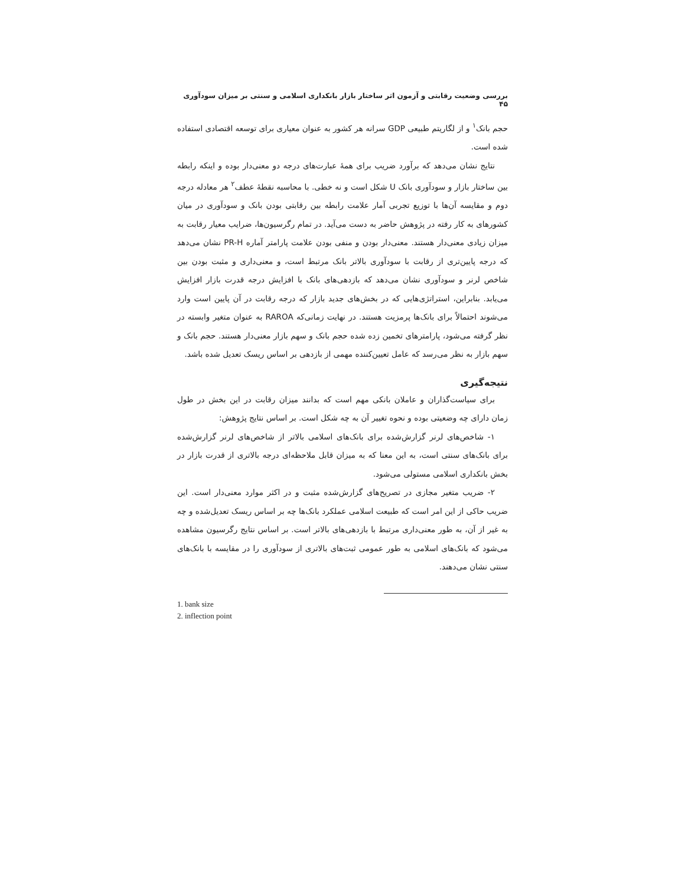بررسی وضعیت رقابتی و آزمون اثر ساختار بازار بانکداری اسلامی و سنتی بر میزان سودآوری ۴۵
حجم بانک<sup>۱</sup> و از لگاریتم طبیعی GDP سرانه هر کشور به عنوان معیاری برای توسعه اقتصادی استفاده شده است.
نتایج نشان می‌دهد که برآورد ضریب برای همهٔ عبارت‌های درجه دو معنی‌دار بوده و اینکه رابطه بین ساختار بازار و سودآوری بانک U شکل است و نه خطی. با محاسبه نقطهٔ عطف<sup>۲</sup> هر معادله درجه دوم و مقایسه آن‌ها با توزیع تجربی آمار علامت رابطه بین رقابتی بودن بانک و سودآوری در میان کشورهای به کار رفته در پژوهش حاضر به دست می‌آید. در تمام رگرسیون‌ها، ضرایب معیار رقابت به میزان زیادی معنی‌دار هستند. معنی‌دار بودن و منفی بودن علامت پارامتر آماره PR-H نشان می‌دهد که درجه پایین‌تری از رقابت با سودآوری بالاتر بانک مرتبط است، و معنی‌داری و مثبت بودن بین شاخص لرنر و سودآوری نشان می‌دهد که بازدهی‌های بانک با افزایش درجه قدرت بازار افزایش می‌یابد. بنابراین، استراتژی‌هایی که در بخش‌های جدید بازار که درجه رقابت در آن پایین است وارد می‌شوند احتمالاً برای بانک‌ها پرمزیت هستند. در نهایت زمانی‌که RAROA به عنوان متغیر وابسته در نظر گرفته می‌شود، پارامترهای تخمین زده شده حجم بانک و سهم بازار معنی‌دار هستند. حجم بانک و سهم بازار به نظر می‌رسد که عامل تعیین‌کننده مهمی از بازدهی بر اساس ریسک تعدیل شده باشد.
نتیجه‌گیری
برای سیاست‌گذاران و عاملان بانکی مهم است که بدانند میزان رقابت در این بخش در طول زمان دارای چه وضعیتی بوده و نحوه تغییر آن به چه شکل است. بر اساس نتایج پژوهش:
۱- شاخص‌های لرنر گزارش‌شده برای بانک‌های اسلامی بالاتر از شاخص‌های لرنر گزارش‌شده برای بانک‌های سنتی است، به این معنا که به میزان قابل ملاحظه‌ای درجه بالاتری از قدرت بازار در بخش بانکداری اسلامی مستولی می‌شود.
۲- ضریب متغیر مجازی در تصریح‌های گزارش‌شده مثبت و در اکثر موارد معنی‌دار است. این ضریب حاکی از این امر است که طبیعت اسلامی عملکرد بانک‌ها چه بر اساس ریسک تعدیل‌شده و چه به غیر از آن، به طور معنی‌داری مرتبط با بازدهی‌های بالاتر است. بر اساس نتایج رگرسیون مشاهده می‌شود که بانک‌های اسلامی به طور عمومی ثبت‌های بالاتری از سودآوری را در مقایسه با بانک‌های سنتی نشان می‌دهند.
1. bank size
2. inflection point